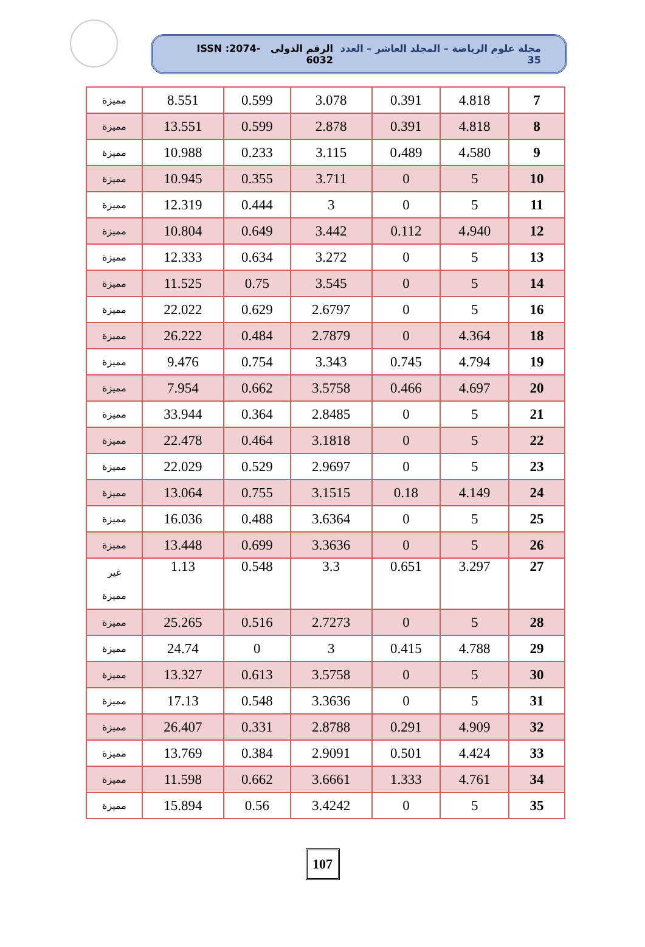مجلة علوم الرياضة – المجلد العاشر – العدد 35 الرقم الدولي ISSN :2074-6032
| 7 | 4.818 | 0.391 | 3.078 | 0.599 | 8.551 | مميزة |
| 8 | 4.818 | 0.391 | 2.878 | 0.599 | 13.551 | مميزة |
| 9 | 4،580 | 0،489 | 3.115 | 0.233 | 10.988 | مميزة |
| 10 | 5 | 0 | 3.711 | 0.355 | 10.945 | مميزة |
| 11 | 5 | 0 | 3 | 0.444 | 12.319 | مميزة |
| 12 | 4،940 | 0.112 | 3.442 | 0.649 | 10.804 | مميزة |
| 13 | 5 | 0 | 3.272 | 0.634 | 12.333 | مميزة |
| 14 | 5 | 0 | 3.545 | 0.75 | 11.525 | مميزة |
| 16 | 5 | 0 | 2.6797 | 0.629 | 22.022 | مميزة |
| 18 | 4.364 | 0 | 2.7879 | 0.484 | 26.222 | مميزة |
| 19 | 4.794 | 0.745 | 3.343 | 0.754 | 9.476 | مميزة |
| 20 | 4.697 | 0.466 | 3.5758 | 0.662 | 7.954 | مميزة |
| 21 | 5 | 0 | 2.8485 | 0.364 | 33.944 | مميزة |
| 22 | 5 | 0 | 3.1818 | 0.464 | 22.478 | مميزة |
| 23 | 5 | 0 | 2.9697 | 0.529 | 22.029 | مميزة |
| 24 | 4.149 | 0.18 | 3.1515 | 0.755 | 13.064 | مميزة |
| 25 | 5 | 0 | 3.6364 | 0.488 | 16.036 | مميزة |
| 26 | 5 | 0 | 3.3636 | 0.699 | 13.448 | مميزة |
| 27 | 3.297 | 0.651 | 3.3 | 0.548 | 1.13 | غير مميزة |
| 28 | 5 | 0 | 2.7273 | 0.516 | 25.265 | مميزة |
| 29 | 4.788 | 0.415 | 3 | 0 | 24.74 | مميزة |
| 30 | 5 | 0 | 3.5758 | 0.613 | 13.327 | مميزة |
| 31 | 5 | 0 | 3.3636 | 0.548 | 17.13 | مميزة |
| 32 | 4.909 | 0.291 | 2.8788 | 0.331 | 26.407 | مميزة |
| 33 | 4.424 | 0.501 | 2.9091 | 0.384 | 13.769 | مميزة |
| 34 | 4.761 | 1.333 | 3.6661 | 0.662 | 11.598 | مميزة |
| 35 | 5 | 0 | 3.4242 | 0.56 | 15.894 | مميزة |
107